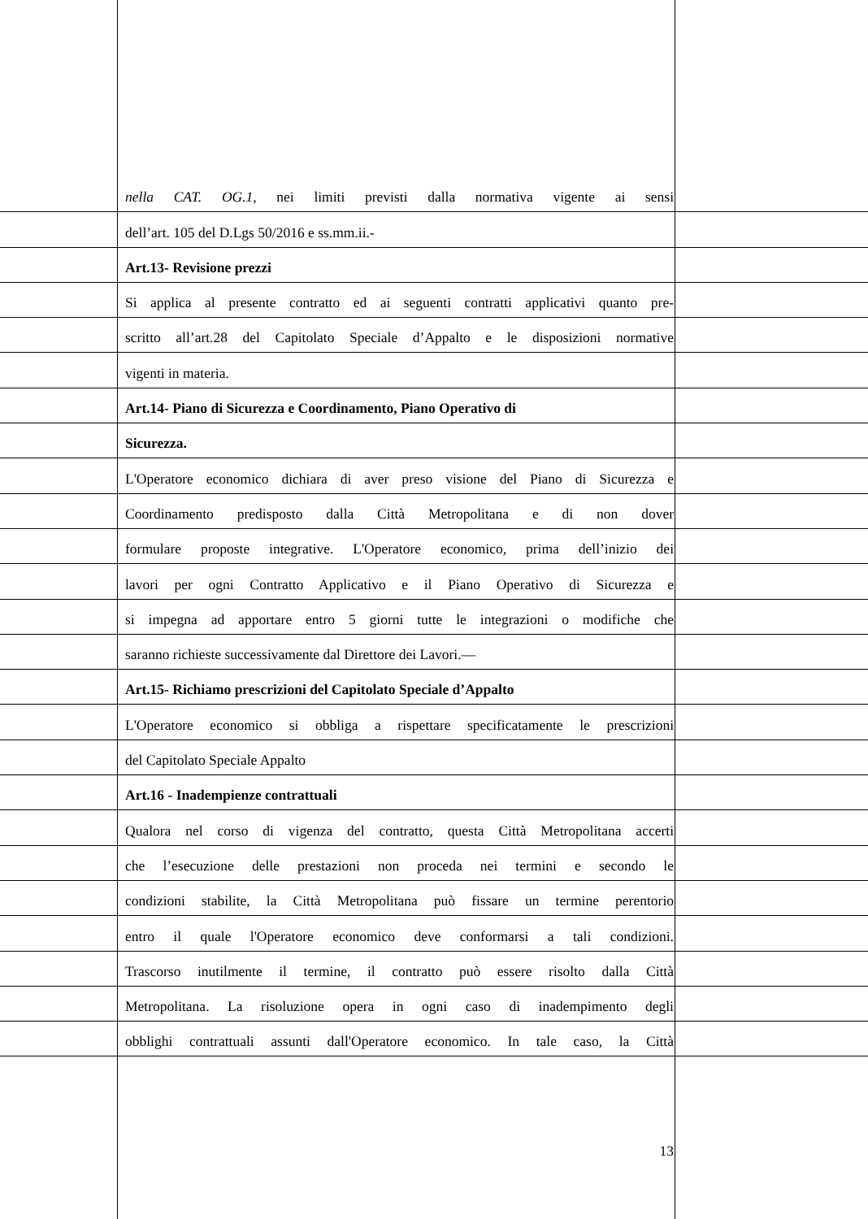nella CAT. OG.1, nei limiti previsti dalla normativa vigente ai sensi
dell’art. 105 del D.Lgs 50/2016 e ss.mm.ii.-
Art.13- Revisione prezzi
Si applica al presente contratto ed ai seguenti contratti applicativi quanto pre-
scritto all’art.28 del Capitolato Speciale d’Appalto e le disposizioni normative
vigenti in materia.
Art.14- Piano di Sicurezza e Coordinamento, Piano Operativo di
Sicurezza.
L'Operatore economico dichiara di aver preso visione del Piano di Sicurezza e
Coordinamento predisposto dalla Città Metropolitana e di non dover
formulare proposte integrative. L'Operatore economico, prima dell’inizio dei
lavori per ogni Contratto Applicativo e il Piano Operativo di Sicurezza e
si impegna ad apportare entro 5 giorni tutte le integrazioni o modifiche che
saranno richieste successivamente dal Direttore dei Lavori.—
Art.15- Richiamo prescrizioni del Capitolato Speciale d’Appalto
L'Operatore economico si obbliga a rispettare specificatamente le prescrizioni
del Capitolato Speciale Appalto
Art.16 - Inadempienze contrattuali
Qualora nel corso di vigenza del contratto, questa Città Metropolitana accerti
che l’esecuzione delle prestazioni non proceda nei termini e secondo le
condizioni stabilite, la Città Metropolitana può fissare un termine perentorio
entro il quale l'Operatore economico deve conformarsi a tali condizioni.
Trascorso inutilmente il termine, il contratto può essere risolto dalla Città
Metropolitana. La risoluzione opera in ogni caso di inadempimento degli
obblighi contrattuali assunti dall'Operatore economico. In tale caso, la Città
13